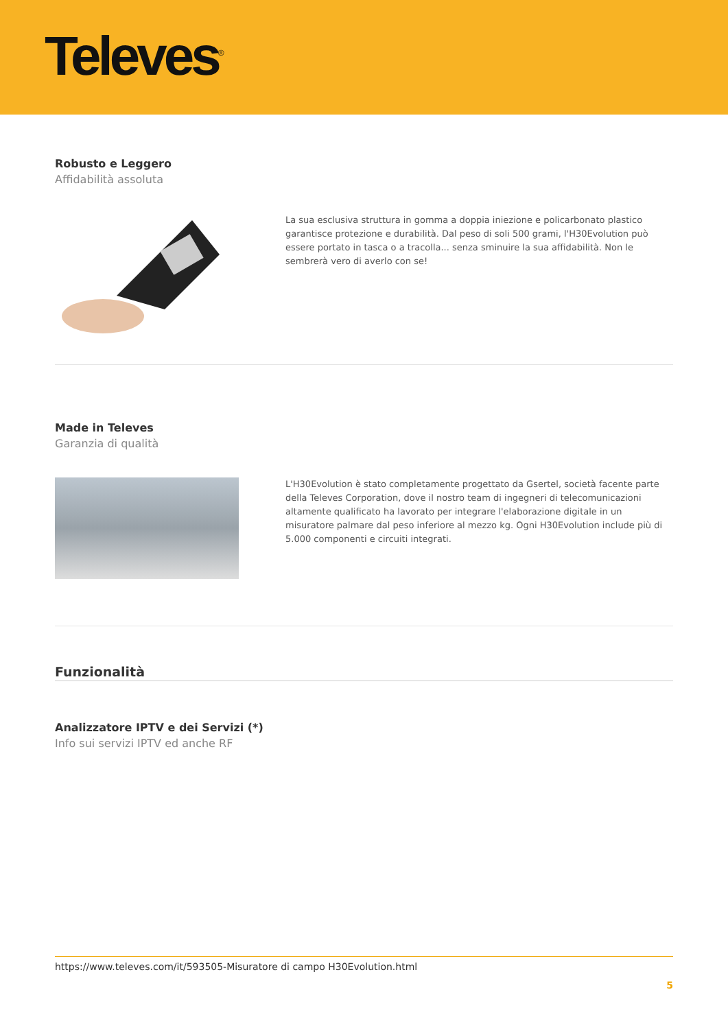Televes<sup>®</sup>
Robusto e Leggero
Affidabilità assoluta
La sua esclusiva struttura in gomma a doppia iniezione e policarbonato plastico garantisce protezione e durabilità. Dal peso di soli 500 grami, l'H30Evolution può essere portato in tasca o a tracolla... senza sminuire la sua affidabilità. Non le sembrerà vero di averlo con se!
Made in Televes
Garanzia di qualità
L'H30Evolution è stato completamente progettato da Gsertel, società facente parte della Televes Corporation, dove il nostro team di ingegneri di telecomunicazioni altamente qualificato ha lavorato per integrare l'elaborazione digitale in un misuratore palmare dal peso inferiore al mezzo kg. Ogni H30Evolution include più di 5.000 componenti e circuiti integrati.
Funzionalità
Analizzatore IPTV e dei Servizi (*)
Info sui servizi IPTV ed anche RF
https://www.televes.com/it/593505-Misuratore di campo H30Evolution.html
5